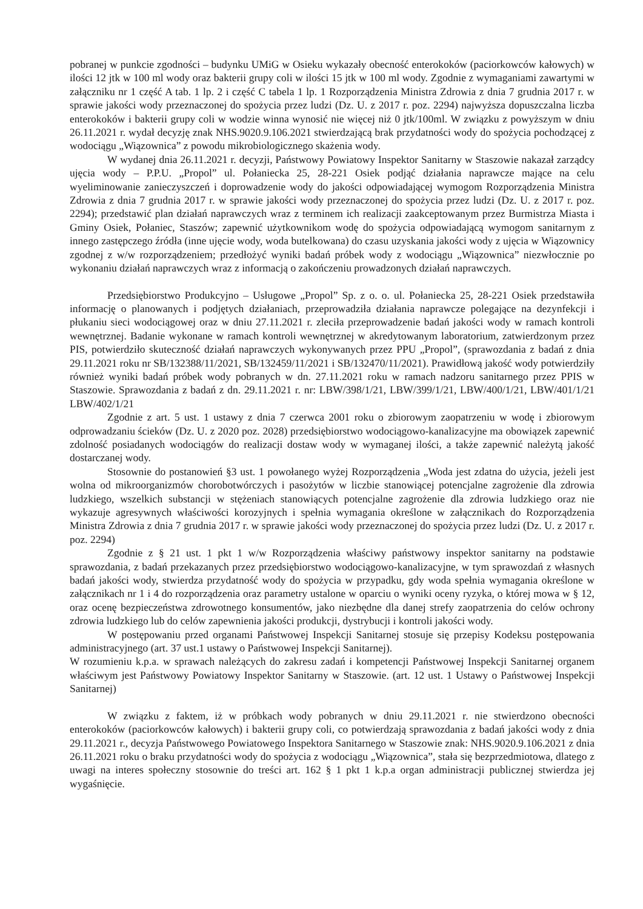pobranej w punkcie zgodności – budynku UMiG w Osieku wykazały obecność enterokoków (paciorkowców kałowych) w ilości 12 jtk w 100 ml wody oraz bakterii grupy coli w ilości 15 jtk w 100 ml wody. Zgodnie z wymaganiami zawartymi w załączniku nr 1 część A tab. 1 lp. 2 i część C tabela 1 lp. 1 Rozporządzenia Ministra Zdrowia z dnia 7 grudnia 2017 r. w sprawie jakości wody przeznaczonej do spożycia przez ludzi (Dz. U. z 2017 r. poz. 2294) najwyższa dopuszczalna liczba enterokoków i bakterii grupy coli w wodzie winna wynosić nie więcej niż 0 jtk/100ml. W związku z powyższym w dniu 26.11.2021 r. wydał decyzję znak NHS.9020.9.106.2021 stwierdzającą brak przydatności wody do spożycia pochodzącej z wodociągu „Wiązownica” z powodu mikrobiologicznego skażenia wody.
W wydanej dnia 26.11.2021 r. decyzji, Państwowy Powiatowy Inspektor Sanitarny w Staszowie nakazał zarządcy ujęcia wody – P.P.U. „Propol” ul. Połaniecka 25, 28-221 Osiek podjąć działania naprawcze mające na celu wyeliminowanie zanieczyszczeń i doprowadzenie wody do jakości odpowiadającej wymogom Rozporządzenia Ministra Zdrowia z dnia 7 grudnia 2017 r. w sprawie jakości wody przeznaczonej do spożycia przez ludzi (Dz. U. z 2017 r. poz. 2294); przedstawić plan działań naprawczych wraz z terminem ich realizacji zaakceptowanym przez Burmistrza Miasta i Gminy Osiek, Połaniec, Staszów; zapewnić użytkownikom wodę do spożycia odpowiadającą wymogom sanitarnym z innego zastępczego źródła (inne ujęcie wody, woda butelkowana) do czasu uzyskania jakości wody z ujęcia w Wiązownicy zgodnej z w/w rozporządzeniem; przedłożyć wyniki badań próbek wody z wodociągu „Wiązownica” niezwłocznie po wykonaniu działań naprawczych wraz z informacją o zakończeniu prowadzonych działań naprawczych.
Przedsiębiorstwo Produkcyjno – Usługowe „Propol” Sp. z o. o. ul. Połaniecka 25, 28-221 Osiek przedstawiła informację o planowanych i podjętych działaniach, przeprowadziła działania naprawcze polegające na dezynfekcji i płukaniu sieci wodociągowej oraz w dniu 27.11.2021 r. zleciła przeprowadzenie badań jakości wody w ramach kontroli wewnętrznej. Badanie wykonane w ramach kontroli wewnętrznej w akredytowanym laboratorium, zatwierdzonym przez PIS, potwierdziło skuteczność działań naprawczych wykonywanych przez PPU „Propol”, (sprawozdania z badań z dnia 29.11.2021 roku nr SB/132388/11/2021, SB/132459/11/2021 i SB/132470/11/2021). Prawidłową jakość wody potwierdziły również wyniki badań próbek wody pobranych w dn. 27.11.2021 roku w ramach nadzoru sanitarnego przez PPIS w Staszowie. Sprawozdania z badań z dn. 29.11.2021 r. nr: LBW/398/1/21, LBW/399/1/21, LBW/400/1/21, LBW/401/1/21 LBW/402/1/21
Zgodnie z art. 5 ust. 1 ustawy z dnia 7 czerwca 2001 roku o zbiorowym zaopatrzeniu w wodę i zbiorowym odprowadzaniu ścieków (Dz. U. z 2020 poz. 2028) przedsiębiorstwo wodociągowo-kanalizacyjne ma obowiązek zapewnić zdolność posiadanych wodociągów do realizacji dostaw wody w wymaganej ilości, a także zapewnić należytą jakość dostarczanej wody.
Stosownie do postanowień §3 ust. 1 powołanego wyżej Rozporządzenia „Woda jest zdatna do użycia, jeżeli jest wolna od mikroorganizmów chorobotwórczych i pasożytów w liczbie stanowiącej potencjalne zagrożenie dla zdrowia ludzkiego, wszelkich substancji w stężeniach stanowiących potencjalne zagrożenie dla zdrowia ludzkiego oraz nie wykazuje agresywnych właściwości korozyjnych i spełnia wymagania określone w załącznikach do Rozporządzenia Ministra Zdrowia z dnia 7 grudnia 2017 r. w sprawie jakości wody przeznaczonej do spożycia przez ludzi (Dz. U. z 2017 r. poz. 2294)
Zgodnie z § 21 ust. 1 pkt 1 w/w Rozporządzenia właściwy państwowy inspektor sanitarny na podstawie sprawozdania, z badań przekazanych przez przedsiębiorstwo wodociągowo-kanalizacyjne, w tym sprawozdań z własnych badań jakości wody, stwierdza przydatność wody do spożycia w przypadku, gdy woda spełnia wymagania określone w załącznikach nr 1 i 4 do rozporządzenia oraz parametry ustalone w oparciu o wyniki oceny ryzyka, o której mowa w § 12, oraz ocenę bezpieczeństwa zdrowotnego konsumentów, jako niezbędne dla danej strefy zaopatrzenia do celów ochrony zdrowia ludzkiego lub do celów zapewnienia jakości produkcji, dystrybucji i kontroli jakości wody.
W postępowaniu przed organami Państwowej Inspekcji Sanitarnej stosuje się przepisy Kodeksu postępowania administracyjnego (art. 37 ust.1 ustawy o Państwowej Inspekcji Sanitarnej).
W rozumieniu k.p.a. w sprawach należących do zakresu zadań i kompetencji Państwowej Inspekcji Sanitarnej organem właściwym jest Państwowy Powiatowy Inspektor Sanitarny w Staszowie. (art. 12 ust. 1 Ustawy o Państwowej Inspekcji Sanitarnej)
W związku z faktem, iż w próbkach wody pobranych w dniu 29.11.2021 r. nie stwierdzono obecności enterokoków (paciorkowców kałowych) i bakterii grupy coli, co potwierdzają sprawozdania z badań jakości wody z dnia 29.11.2021 r., decyzja Państwowego Powiatowego Inspektora Sanitarnego w Staszowie znak: NHS.9020.9.106.2021 z dnia 26.11.2021 roku o braku przydatności wody do spożycia z wodociągu „Wiązownica”, stała się bezprzedmiotowa, dlatego z uwagi na interes społeczny stosownie do treści art. 162 § 1 pkt 1 k.p.a organ administracji publicznej stwierdza jej wygaśnięcie.